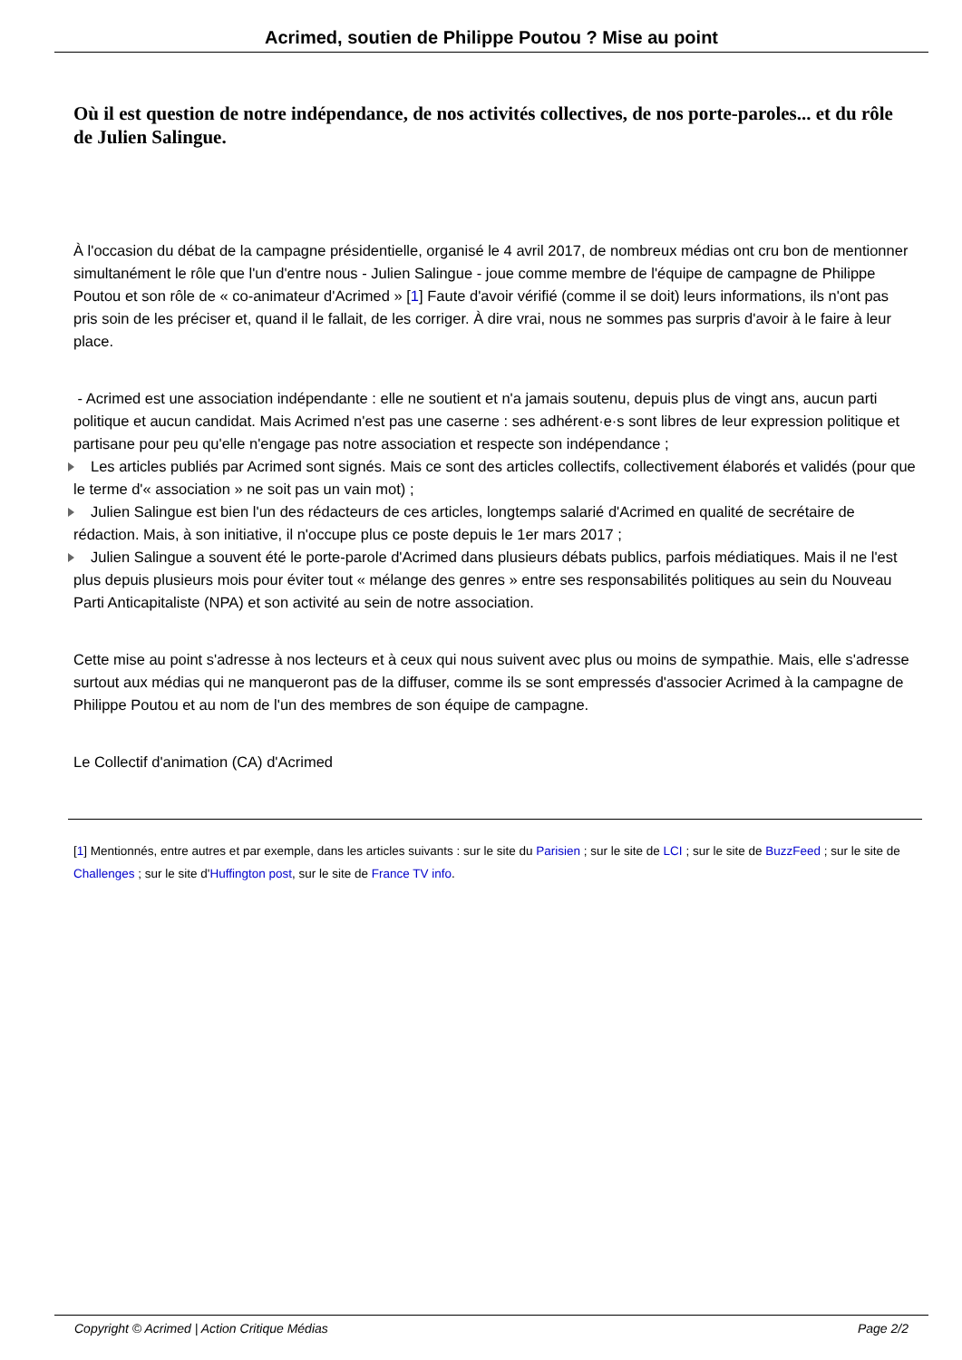Acrimed, soutien de Philippe Poutou ? Mise au point
Où il est question de notre indépendance, de nos activités collectives, de nos porte-paroles... et du rôle de Julien Salingue.
À l'occasion du débat de la campagne présidentielle, organisé le 4 avril 2017, de nombreux médias ont cru bon de mentionner simultanément le rôle que l'un d'entre nous - Julien Salingue - joue comme membre de l'équipe de campagne de Philippe Poutou et son rôle de « co-animateur d'Acrimed » [1] Faute d'avoir vérifié (comme il se doit) leurs informations, ils n'ont pas pris soin de les préciser et, quand il le fallait, de les corriger. À dire vrai, nous ne sommes pas surpris d'avoir à le faire à leur place.
- Acrimed est une association indépendante : elle ne soutient et n'a jamais soutenu, depuis plus de vingt ans, aucun parti politique et aucun candidat. Mais Acrimed n'est pas une caserne : ses adhérent·e·s sont libres de leur expression politique et partisane pour peu qu'elle n'engage pas notre association et respecte son indépendance ;
Les articles publiés par Acrimed sont signés. Mais ce sont des articles collectifs, collectivement élaborés et validés (pour que le terme d'« association » ne soit pas un vain mot) ;
Julien Salingue est bien l'un des rédacteurs de ces articles, longtemps salarié d'Acrimed en qualité de secrétaire de rédaction. Mais, à son initiative, il n'occupe plus ce poste depuis le 1er mars 2017 ;
Julien Salingue a souvent été le porte-parole d'Acrimed dans plusieurs débats publics, parfois médiatiques. Mais il ne l'est plus depuis plusieurs mois pour éviter tout « mélange des genres » entre ses responsabilités politiques au sein du Nouveau Parti Anticapitaliste (NPA) et son activité au sein de notre association.
Cette mise au point s'adresse à nos lecteurs et à ceux qui nous suivent avec plus ou moins de sympathie. Mais, elle s'adresse surtout aux médias qui ne manqueront pas de la diffuser, comme ils se sont empressés d'associer Acrimed à la campagne de Philippe Poutou et au nom de l'un des membres de son équipe de campagne.
Le Collectif d'animation (CA) d'Acrimed
[1] Mentionnés, entre autres et par exemple, dans les articles suivants : sur le site du Parisien ; sur le site de LCI ; sur le site de BuzzFeed ; sur le site de Challenges ; sur le site d'Huffington post, sur le site de France TV info.
Copyright © Acrimed | Action Critique Médias Page 2/2